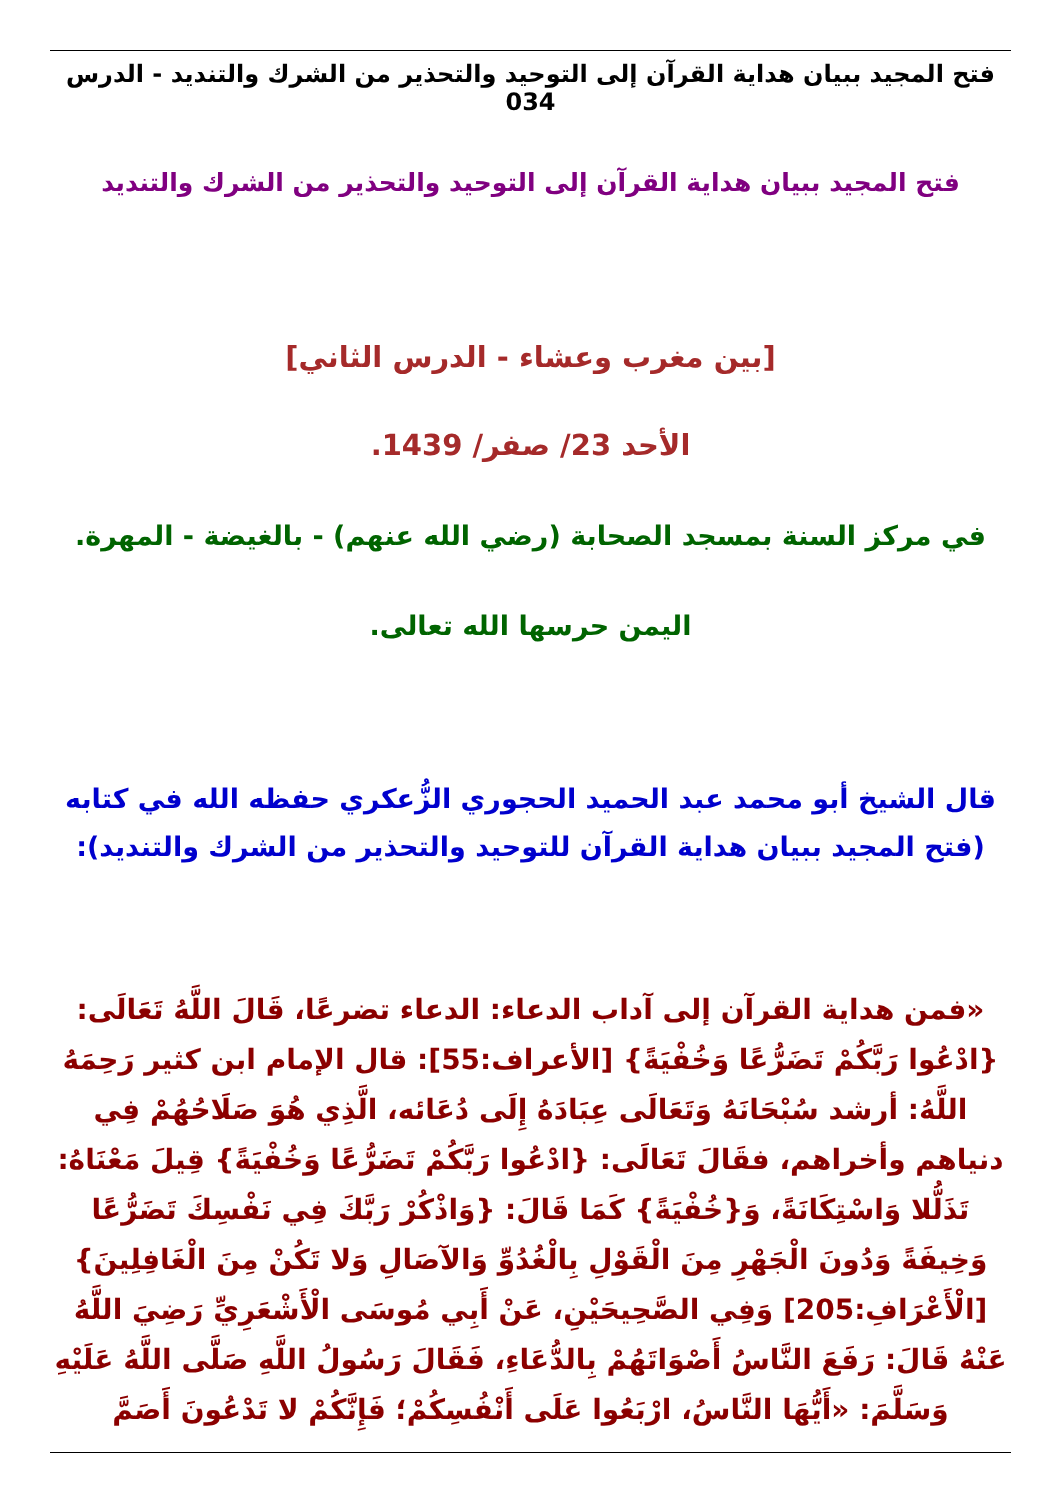فتح المجيد ببيان هداية القرآن إلى التوحيد والتحذير من الشرك والتنديد - الدرس 034
فتح المجيد ببيان هداية القرآن إلى التوحيد والتحذير من الشرك والتنديد
[بين مغرب وعشاء - الدرس الثاني]
الأحد 23/ صفر/ 1439.
في مركز السنة بمسجد الصحابة (رضي الله عنهم) - بالغيضة - المهرة.
اليمن حرسها الله تعالى.
قال الشيخ أبو محمد عبد الحميد الحجوري الزُّعكري حفظه الله في كتابه (فتح المجيد ببيان هداية القرآن للتوحيد والتحذير من الشرك والتنديد):
«فمن هداية القرآن إلى آداب الدعاء: الدعاء تضرعًا، قَالَ اللَّهُ تَعَالَى: {ادْعُوا رَبَّكُمْ تَضَرُّعًا وَخُفْيَةً} [الأعراف:55]: قال الإمام ابن كثير رَحِمَهُ اللَّهُ: أرشد سُبْحَانَهُ وَتَعَالَى عِبَادَهُ إِلَى دُعَائه، الَّذِي هُوَ صَلَاحُهُمْ فِي دنياهم وأخراهم، فقَالَ تَعَالَى: {ادْعُوا رَبَّكُمْ تَضَرُّعًا وَخُفْيَةً} قِيلَ مَعْنَاهُ: تَذَلُّلا وَاسْتِكَانَةً، وَ{خُفْيَةً} كَمَا قَالَ: {وَاذْكُرْ رَبَّكَ فِي نَفْسِكَ تَضَرُّعًا وَخِيفَةً وَدُونَ الْجَهْرِ مِنَ الْقَوْلِ بِالْغُدُوِّ وَالآصَالِ وَلا تَكُنْ مِنَ الْغَافِلِينَ} [الْأَعْرَافِ:205] وَفِي الصَّحِيحَيْنِ، عَنْ أَبِي مُوسَى الْأَشْعَرِيِّ رَضِيَ اللَّهُ عَنْهُ قَالَ: رَفَعَ النَّاسُ أَصْوَاتَهُمْ بِالدُّعَاءِ، فَقَالَ رَسُولُ اللَّهِ صَلَّى اللَّهُ عَلَيْهِ وَسَلَّمَ: «أَيُّهَا النَّاسُ، ارْبَعُوا عَلَى أَنْفُسِكُمْ؛ فَإِنَّكُمْ لا تَدْعُونَ أَصَمَّ